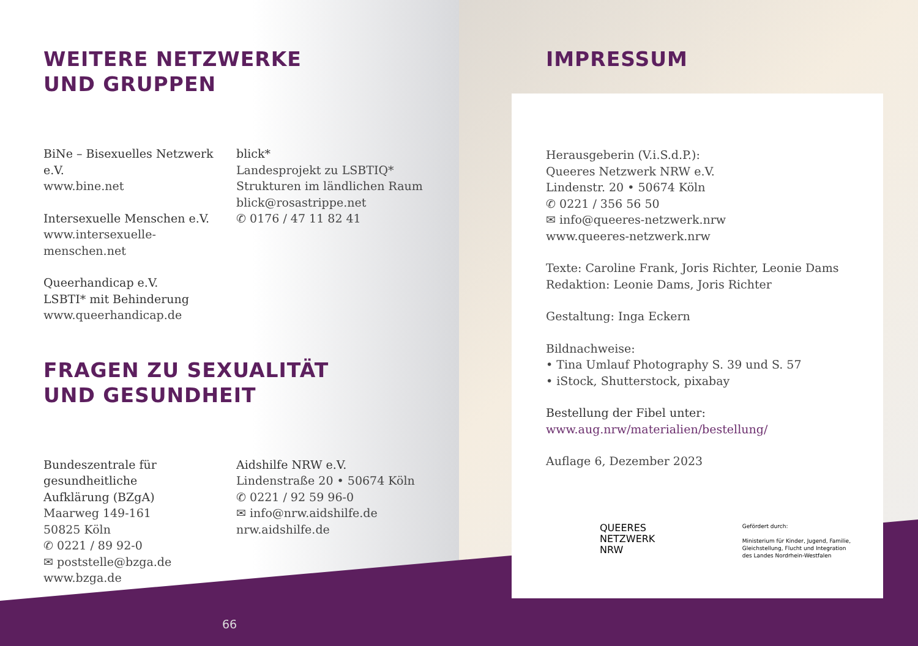WEITERE NETZWERKE
UND GRUPPEN
BiNe – Bisexuelles Netzwerk e.V.
www.bine.net
Intersexuelle Menschen e.V.
www.intersexuelle-menschen.net
Queerhandicap e.V.
LSBTI* mit Behinderung
www.queerhandicap.de
blick*
Landesprojekt zu LSBTIQ*
Strukturen im ländlichen Raum
blick@rosastrippe.net
✆ 0176 / 47 11 82 41
FRAGEN ZU SEXUALITÄT
UND GESUNDHEIT
Bundeszentrale für
gesundheitliche
Aufklärung (BZgA)
Maarweg 149-161
50825 Köln
✆ 0221 / 89 92-0
✉ poststelle@bzga.de
www.bzga.de
Aidshilfe NRW e.V.
Lindenstraße 20 • 50674 Köln
✆ 0221 / 92 59 96-0
✉ info@nrw.aidshilfe.de
nrw.aidshilfe.de
IMPRESSUM
Herausgeberin (V.i.S.d.P.):
Queeres Netzwerk NRW e.V.
Lindenstr. 20 • 50674 Köln
✆ 0221 / 356 56 50
✉ info@queeres-netzwerk.nrw
www.queeres-netzwerk.nrw
Texte: Caroline Frank, Joris Richter, Leonie Dams
Redaktion: Leonie Dams, Joris Richter
Gestaltung: Inga Eckern
Bildnachweise:
• Tina Umlauf Photography S. 39 und S. 57
• iStock, Shutterstock, pixabay
Bestellung der Fibel unter:
www.aug.nrw/materialien/bestellung/
Auflage 6, Dezember 2023
QUEERES
NETZWERK
NRW
Gefördert durch:
Ministerium für Kinder, Jugend, Familie,
Gleichstellung, Flucht und Integration
des Landes Nordrhein-Westfalen
66